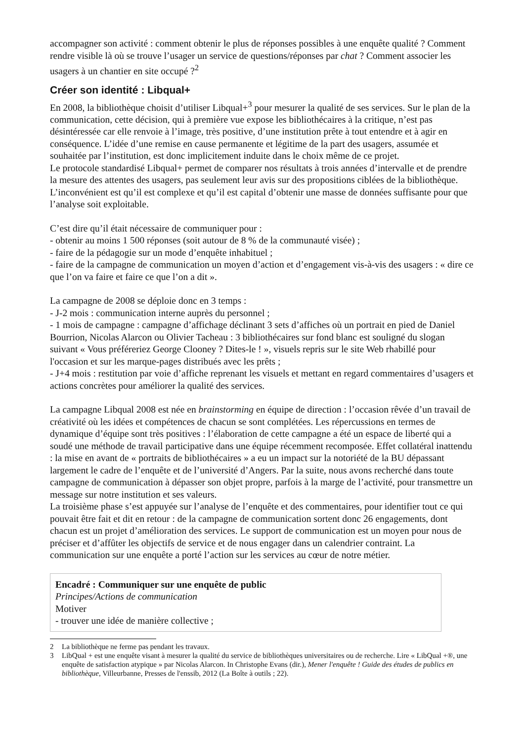accompagner son activité : comment obtenir le plus de réponses possibles à une enquête qualité ? Comment rendre visible là où se trouve l’usager un service de questions/réponses par chat ? Comment associer les usagers à un chantier en site occupé ?<sup>2</sup>
Créer son identité : Libqual+
En 2008, la bibliothèque choisit d’utiliser Libqual+<sup>3</sup> pour mesurer la qualité de ses services. Sur le plan de la communication, cette décision, qui à première vue expose les bibliothécaires à la critique, n’est pas désintéressée car elle renvoie à l’image, très positive, d’une institution prête à tout entendre et à agir en conséquence. L’idée d’une remise en cause permanente et légitime de la part des usagers, assumée et souhaitée par l’institution, est donc implicitement induite dans le choix même de ce projet.
Le protocole standardisé Libqual+ permet de comparer nos résultats à trois années d’intervalle et de prendre la mesure des attentes des usagers, pas seulement leur avis sur des propositions ciblées de la bibliothèque. L’inconvénient est qu’il est complexe et qu’il est capital d’obtenir une masse de données suffisante pour que l’analyse soit exploitable.
C’est dire qu’il était nécessaire de communiquer pour :
- obtenir au moins 1 500 réponses (soit autour de 8 % de la communauté visée) ;
- faire de la pédagogie sur un mode d’enquête inhabituel ;
- faire de la campagne de communication un moyen d’action et d’engagement vis-à-vis des usagers : « dire ce que l’on va faire et faire ce que l’on a dit ».
La campagne de 2008 se déploie donc en 3 temps :
- J-2 mois : communication interne auprès du personnel ;
- 1 mois de campagne : campagne d’affichage déclinant 3 sets d’affiches où un portrait en pied de Daniel Bourrion, Nicolas Alarcon ou Olivier Tacheau : 3 bibliothécaires sur fond blanc est souligné du slogan suivant « Vous préféreriez George Clooney ? Dites-le ! », visuels repris sur le site Web rhabillé pour l'occasion et sur les marque-pages distribués avec les prêts ;
- J+4 mois : restitution par voie d’affiche reprenant les visuels et mettant en regard commentaires d’usagers et actions concrètes pour améliorer la qualité des services.
La campagne Libqual 2008 est née en brainstorming en équipe de direction : l’occasion rêvée d’un travail de créativité où les idées et compétences de chacun se sont complétées. Les répercussions en termes de dynamique d’équipe sont très positives : l’élaboration de cette campagne a été un espace de liberté qui a soudé une méthode de travail participative dans une équipe récemment recomposée. Effet collatéral inattendu : la mise en avant de « portraits de bibliothécaires » a eu un impact sur la notoriété de la BU dépassant largement le cadre de l’enquête et de l’université d’Angers. Par la suite, nous avons recherché dans toute campagne de communication à dépasser son objet propre, parfois à la marge de l’activité, pour transmettre un message sur notre institution et ses valeurs.
La troisième phase s’est appuyée sur l’analyse de l’enquête et des commentaires, pour identifier tout ce qui pouvait être fait et dit en retour : de la campagne de communication sortent donc 26 engagements, dont chacun est un projet d’amélioration des services. Le support de communication est un moyen pour nous de préciser et d’affûter les objectifs de service et de nous engager dans un calendrier contraint. La communication sur une enquête a porté l’action sur les services au cœur de notre métier.
Encadré : Communiquer sur une enquête de public
Principes/Actions de communication
Motiver
- trouver une idée de manière collective ;
2 La bibliothèque ne ferme pas pendant les travaux.
3 LibQual + est une enquête visant à mesurer la qualité du service de bibliothèques universitaires ou de recherche. Lire « LibQual +®, une enquête de satisfaction atypique » par Nicolas Alarcon. In Christophe Evans (dir.), Mener l'enquête ! Guide des études de publics en bibliothèque, Villeurbanne, Presses de l'enssib, 2012 (La Boîte à outils ; 22).